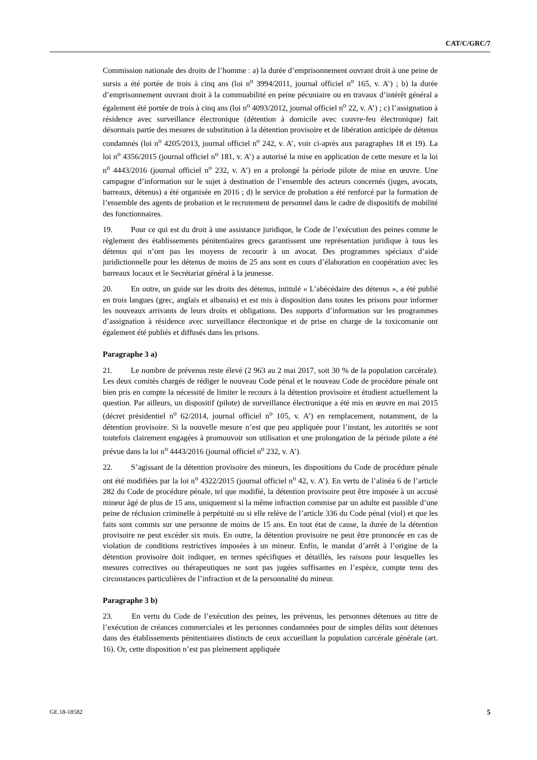CAT/C/GRC/7
Commission nationale des droits de l’homme : a) la durée d’emprisonnement ouvrant droit à une peine de sursis a été portée de trois à cinq ans (loi n<sup>o</sup> 3994/2011, journal officiel n<sup>o</sup> 165, v. A’) ; b) la durée d’emprisonnement ouvrant droit à la commuabilité en peine pécuniaire ou en travaux d’intérêt général a également été portée de trois à cinq ans (loi n<sup>o</sup> 4093/2012, journal officiel n<sup>o</sup> 22, v. A’) ; c) l’assignation à résidence avec surveillance électronique (détention à domicile avec couvre-feu électronique) fait désormais partie des mesures de substitution à la détention provisoire et de libération anticipée de détenus condamnés (loi n<sup>o</sup> 4205/2013, journal officiel n<sup>o</sup> 242, v. A’, voir ci-après aux paragraphes 18 et 19). La loi n<sup>o</sup> 4356/2015 (journal officiel n<sup>o</sup> 181, v. A’) a autorisé la mise en application de cette mesure et la loi n<sup>o</sup> 4443/2016 (journal officiel n<sup>o</sup> 232, v. A’) en a prolongé la période pilote de mise en œuvre. Une campagne d’information sur le sujet à destination de l’ensemble des acteurs concernés (juges, avocats, barreaux, détenus) a été organisée en 2016 ; d) le service de probation a été renforcé par la formation de l’ensemble des agents de probation et le recrutement de personnel dans le cadre de dispositifs de mobilité des fonctionnaires.
19. Pour ce qui est du droit à une assistance juridique, le Code de l’exécution des peines comme le règlement des établissements pénitentiaires grecs garantissent une représentation juridique à tous les détenus qui n’ont pas les moyens de recourir à un avocat. Des programmes spéciaux d’aide juridictionnelle pour les détenus de moins de 25 ans sont en cours d’élaboration en coopération avec les barreaux locaux et le Secrétariat général à la jeunesse.
20. En outre, un guide sur les droits des détenus, intitulé « L’abécédaire des détenus », a été publié en trois langues (grec, anglais et albanais) et est mis à disposition dans toutes les prisons pour informer les nouveaux arrivants de leurs droits et obligations. Des supports d’information sur les programmes d’assignation à résidence avec surveillance électronique et de prise en charge de la toxicomanie ont également été publiés et diffusés dans les prisons.
Paragraphe 3 a)
21. Le nombre de prévenus reste élevé (2 963 au 2 mai 2017, soit 30 % de la population carcérale). Les deux comités chargés de rédiger le nouveau Code pénal et le nouveau Code de procédure pénale ont bien pris en compte la nécessité de limiter le recours à la détention provisoire et étudient actuellement la question. Par ailleurs, un dispositif (pilote) de surveillance électronique a été mis en œuvre en mai 2015 (décret présidentiel n<sup>o</sup> 62/2014, journal officiel n<sup>o</sup> 105, v. A’) en remplacement, notamment, de la détention provisoire. Si la nouvelle mesure n’est que peu appliquée pour l’instant, les autorités se sont toutefois clairement engagées à promouvoir son utilisation et une prolongation de la période pilote a été prévue dans la loi n<sup>o</sup> 4443/2016 (journal officiel n<sup>o</sup> 232, v. A’).
22. S’agissant de la détention provisoire des mineurs, les dispositions du Code de procédure pénale ont été modifiées par la loi n<sup>o</sup> 4322/2015 (journal officiel n<sup>o</sup> 42, v. A’). En vertu de l’alinéa 6 de l’article 282 du Code de procédure pénale, tel que modifié, la détention provisoire peut être imposée à un accusé mineur âgé de plus de 15 ans, uniquement si la même infraction commise par un adulte est passible d’une peine de réclusion criminelle à perpétuité ou si elle relève de l’article 336 du Code pénal (viol) et que les faits sont commis sur une personne de moins de 15 ans. En tout état de cause, la durée de la détention provisoire ne peut excéder six mois. En outre, la détention provisoire ne peut être prononcée en cas de violation de conditions restrictives imposées à un mineur. Enfin, le mandat d’arrêt à l’origine de la détention provisoire doit indiquer, en termes spécifiques et détaillés, les raisons pour lesquelles les mesures correctives ou thérapeutiques ne sont pas jugées suffisantes en l’espèce, compte tenu des circonstances particulières de l’infraction et de la personnalité du mineur.
Paragraphe 3 b)
23. En vertu du Code de l’exécution des peines, les prévenus, les personnes détenues au titre de l’exécution de créances commerciales et les personnes condamnées pour de simples délits sont détenues dans des établissements pénitentiaires distincts de ceux accueillant la population carcérale générale (art. 16). Or, cette disposition n’est pas pleinement appliquée
GE.18-18582 5